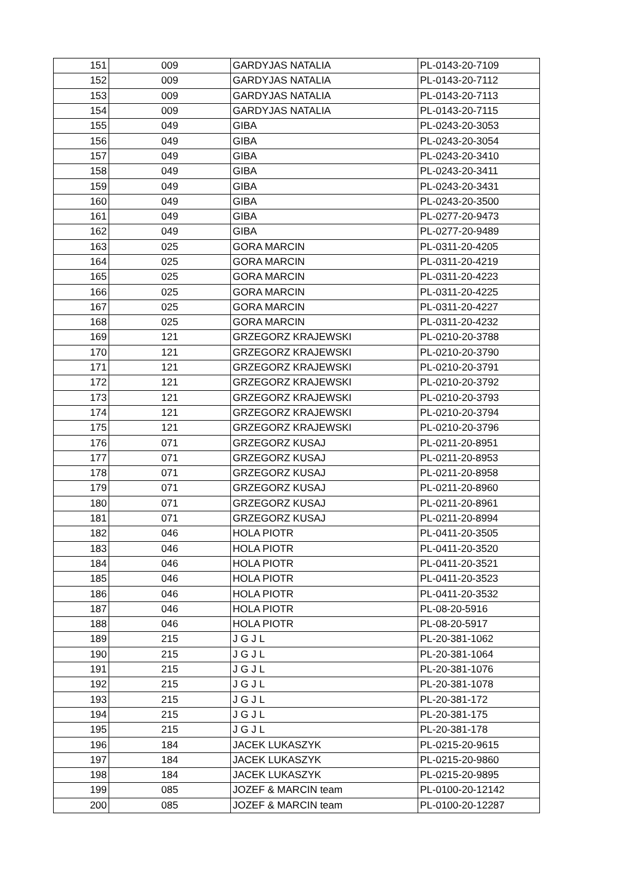| 151 | 009 | GARDYJAS NATALIA | PL-0143-20-7109 |
| 152 | 009 | GARDYJAS NATALIA | PL-0143-20-7112 |
| 153 | 009 | GARDYJAS NATALIA | PL-0143-20-7113 |
| 154 | 009 | GARDYJAS NATALIA | PL-0143-20-7115 |
| 155 | 049 | GIBA | PL-0243-20-3053 |
| 156 | 049 | GIBA | PL-0243-20-3054 |
| 157 | 049 | GIBA | PL-0243-20-3410 |
| 158 | 049 | GIBA | PL-0243-20-3411 |
| 159 | 049 | GIBA | PL-0243-20-3431 |
| 160 | 049 | GIBA | PL-0243-20-3500 |
| 161 | 049 | GIBA | PL-0277-20-9473 |
| 162 | 049 | GIBA | PL-0277-20-9489 |
| 163 | 025 | GORA MARCIN | PL-0311-20-4205 |
| 164 | 025 | GORA MARCIN | PL-0311-20-4219 |
| 165 | 025 | GORA MARCIN | PL-0311-20-4223 |
| 166 | 025 | GORA MARCIN | PL-0311-20-4225 |
| 167 | 025 | GORA MARCIN | PL-0311-20-4227 |
| 168 | 025 | GORA MARCIN | PL-0311-20-4232 |
| 169 | 121 | GRZEGORZ KRAJEWSKI | PL-0210-20-3788 |
| 170 | 121 | GRZEGORZ KRAJEWSKI | PL-0210-20-3790 |
| 171 | 121 | GRZEGORZ KRAJEWSKI | PL-0210-20-3791 |
| 172 | 121 | GRZEGORZ KRAJEWSKI | PL-0210-20-3792 |
| 173 | 121 | GRZEGORZ KRAJEWSKI | PL-0210-20-3793 |
| 174 | 121 | GRZEGORZ KRAJEWSKI | PL-0210-20-3794 |
| 175 | 121 | GRZEGORZ KRAJEWSKI | PL-0210-20-3796 |
| 176 | 071 | GRZEGORZ KUSAJ | PL-0211-20-8951 |
| 177 | 071 | GRZEGORZ KUSAJ | PL-0211-20-8953 |
| 178 | 071 | GRZEGORZ KUSAJ | PL-0211-20-8958 |
| 179 | 071 | GRZEGORZ KUSAJ | PL-0211-20-8960 |
| 180 | 071 | GRZEGORZ KUSAJ | PL-0211-20-8961 |
| 181 | 071 | GRZEGORZ KUSAJ | PL-0211-20-8994 |
| 182 | 046 | HOLA PIOTR | PL-0411-20-3505 |
| 183 | 046 | HOLA PIOTR | PL-0411-20-3520 |
| 184 | 046 | HOLA PIOTR | PL-0411-20-3521 |
| 185 | 046 | HOLA PIOTR | PL-0411-20-3523 |
| 186 | 046 | HOLA PIOTR | PL-0411-20-3532 |
| 187 | 046 | HOLA PIOTR | PL-08-20-5916 |
| 188 | 046 | HOLA PIOTR | PL-08-20-5917 |
| 189 | 215 | J G J L | PL-20-381-1062 |
| 190 | 215 | J G J L | PL-20-381-1064 |
| 191 | 215 | J G J L | PL-20-381-1076 |
| 192 | 215 | J G J L | PL-20-381-1078 |
| 193 | 215 | J G J L | PL-20-381-172 |
| 194 | 215 | J G J L | PL-20-381-175 |
| 195 | 215 | J G J L | PL-20-381-178 |
| 196 | 184 | JACEK LUKASZYK | PL-0215-20-9615 |
| 197 | 184 | JACEK LUKASZYK | PL-0215-20-9860 |
| 198 | 184 | JACEK LUKASZYK | PL-0215-20-9895 |
| 199 | 085 | JOZEF & MARCIN team | PL-0100-20-12142 |
| 200 | 085 | JOZEF & MARCIN team | PL-0100-20-12287 |